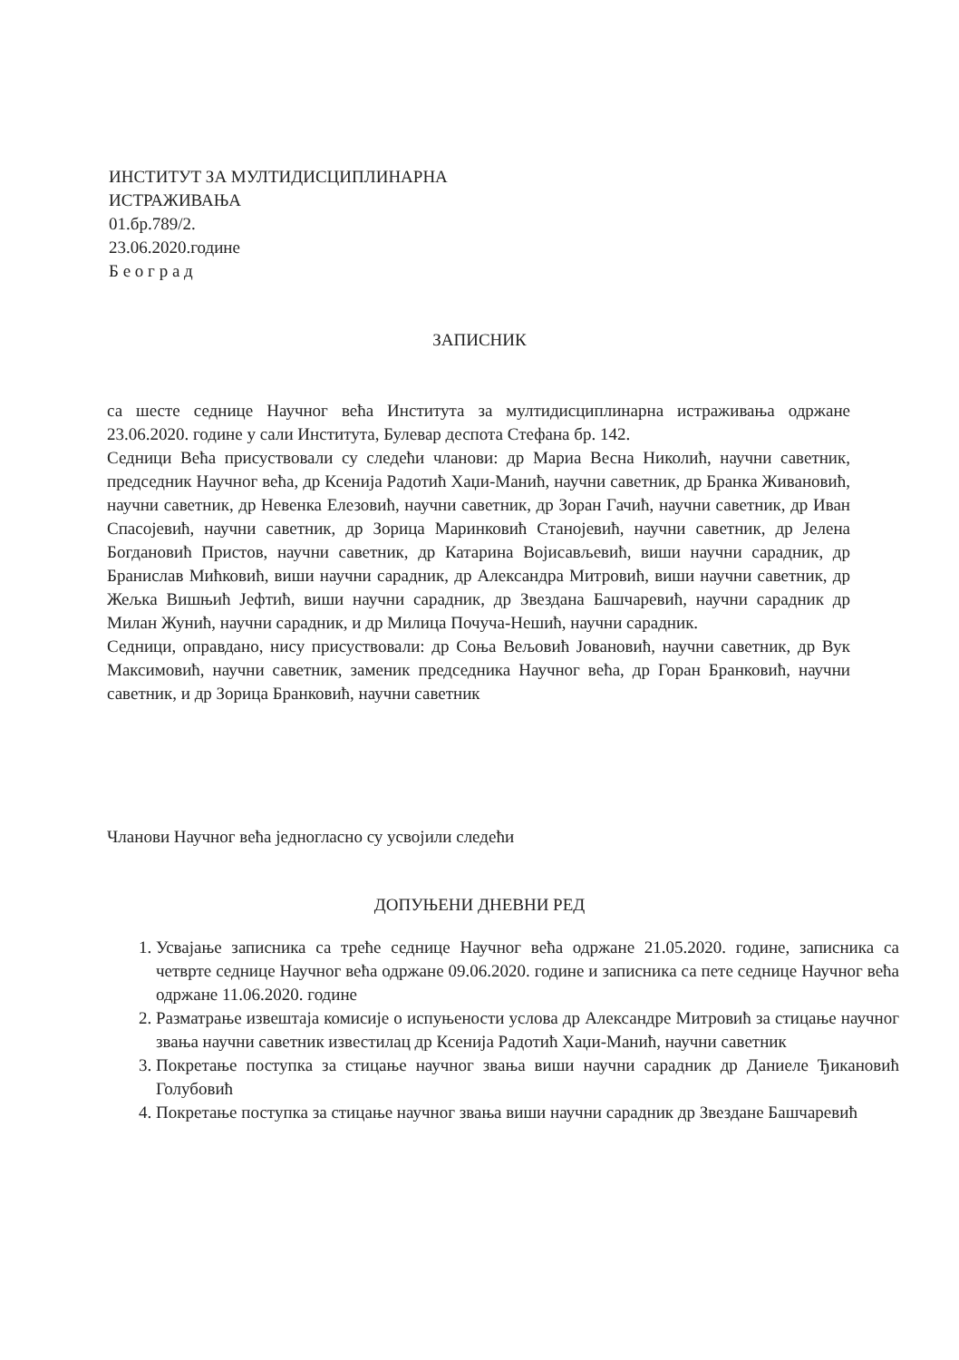ИНСТИТУТ ЗА МУЛТИДИСЦИПЛИНАРНА
ИСТРАЖИВАЊА
01.бр.789/2.
23.06.2020.године
Б е о г р а д
ЗАПИСНИК
са шесте седнице Научног већа Института за мултидисциплинарна истраживања одржане 23.06.2020. године у сали Института, Булевар деспота Стефана бр. 142.
Седници Већа присуствовали су следећи чланови: др Мариа Весна Николић, научни саветник, председник Научног већа, др Ксенија Радотић Хаџи-Манић, научни саветник, др Бранка Живановић, научни саветник, др Невенка Елезовић, научни саветник, др Зоран Гачић, научни саветник, др Иван Спасојевић, научни саветник, др Зорица Маринковић Станојевић, научни саветник, др Јелена Богдановић Пристов, научни саветник, др Катарина Војисављевић, виши научни сарадник, др Бранислав Мићковић, виши научни сарадник, др Александра Митровић, виши научни саветник, др Жељка Вишњић Јефтић, виши научни сарадник, др Звездана Башчаревић, научни сарадник др Милан Жунић, научни сарадник, и др Милица Почуча-Нешић, научни сарадник.
Седници, оправдано, нису присуствовали: др Соња Вељовић Јовановић, научни саветник, др Вук Максимовић, научни саветник, заменик председника Научног већа, др Горан Бранковић, научни саветник, и др Зорица Бранковић, научни саветник
Чланови Научног већа једногласно су усвојили следећи
ДОПУЊЕНИ ДНЕВНИ РЕД
1. Усвајање записника са треће седнице Научног већа одржане 21.05.2020. године, записника са четврте седнице Научног већа одржане 09.06.2020. године и записника са пете седнице Научног већа одржане 11.06.2020. године
2. Разматрање извештаја комисије о испуњености услова др Александре Митровић за стицање научног звања научни саветник известилац др Ксенија Радотић Хаџи-Манић, научни саветник
3. Покретање поступка за стицање научног звања виши научни сарадник др Даниеле Ђикановић Голубовић
4. Покретање поступка за стицање научног звања виши научни сарадник др Звездане Башчаревић